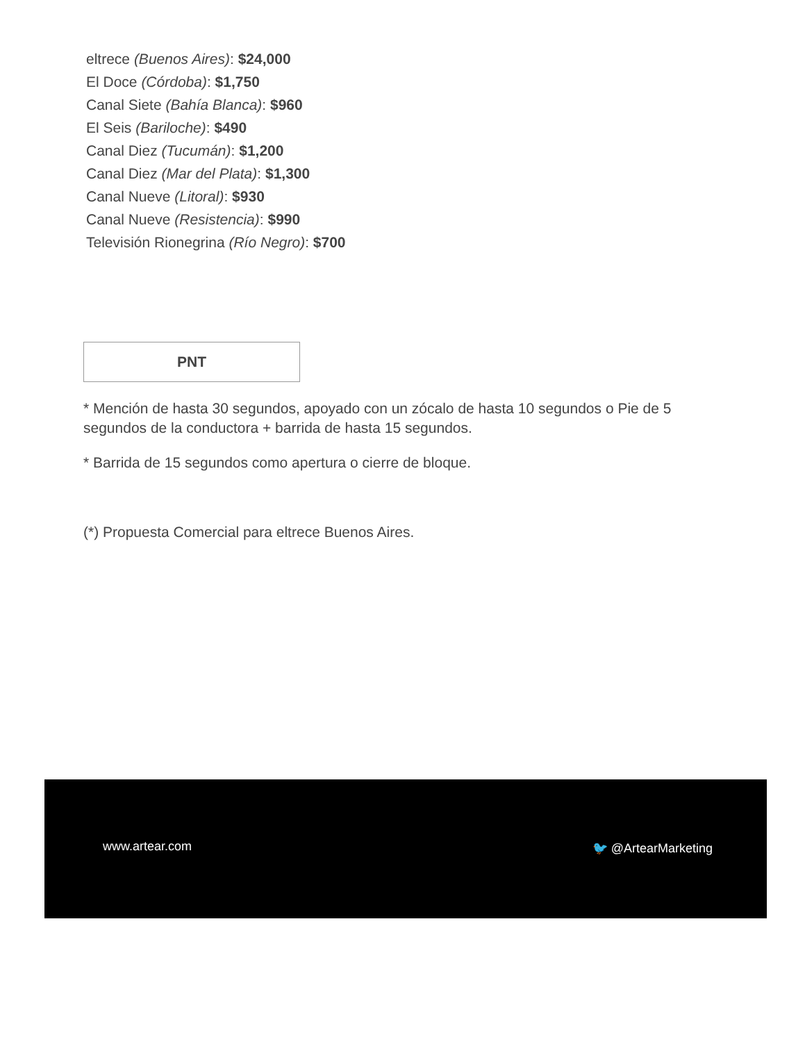eltrece (Buenos Aires): $24,000
El Doce (Córdoba): $1,750
Canal Siete (Bahía Blanca): $960
El Seis (Bariloche): $490
Canal Diez (Tucumán): $1,200
Canal Diez (Mar del Plata): $1,300
Canal Nueve (Litoral): $930
Canal Nueve (Resistencia): $990
Televisión Rionegrina (Río Negro): $700
PNT
* Mención de hasta 30 segundos, apoyado con un zócalo de hasta 10 segundos o Pie de 5 segundos de la conductora + barrida de hasta 15 segundos.
* Barrida de 15 segundos como apertura o cierre de bloque.
(*) Propuesta Comercial para eltrece Buenos Aires.
www.artear.com 🐦 @ArtearMarketing